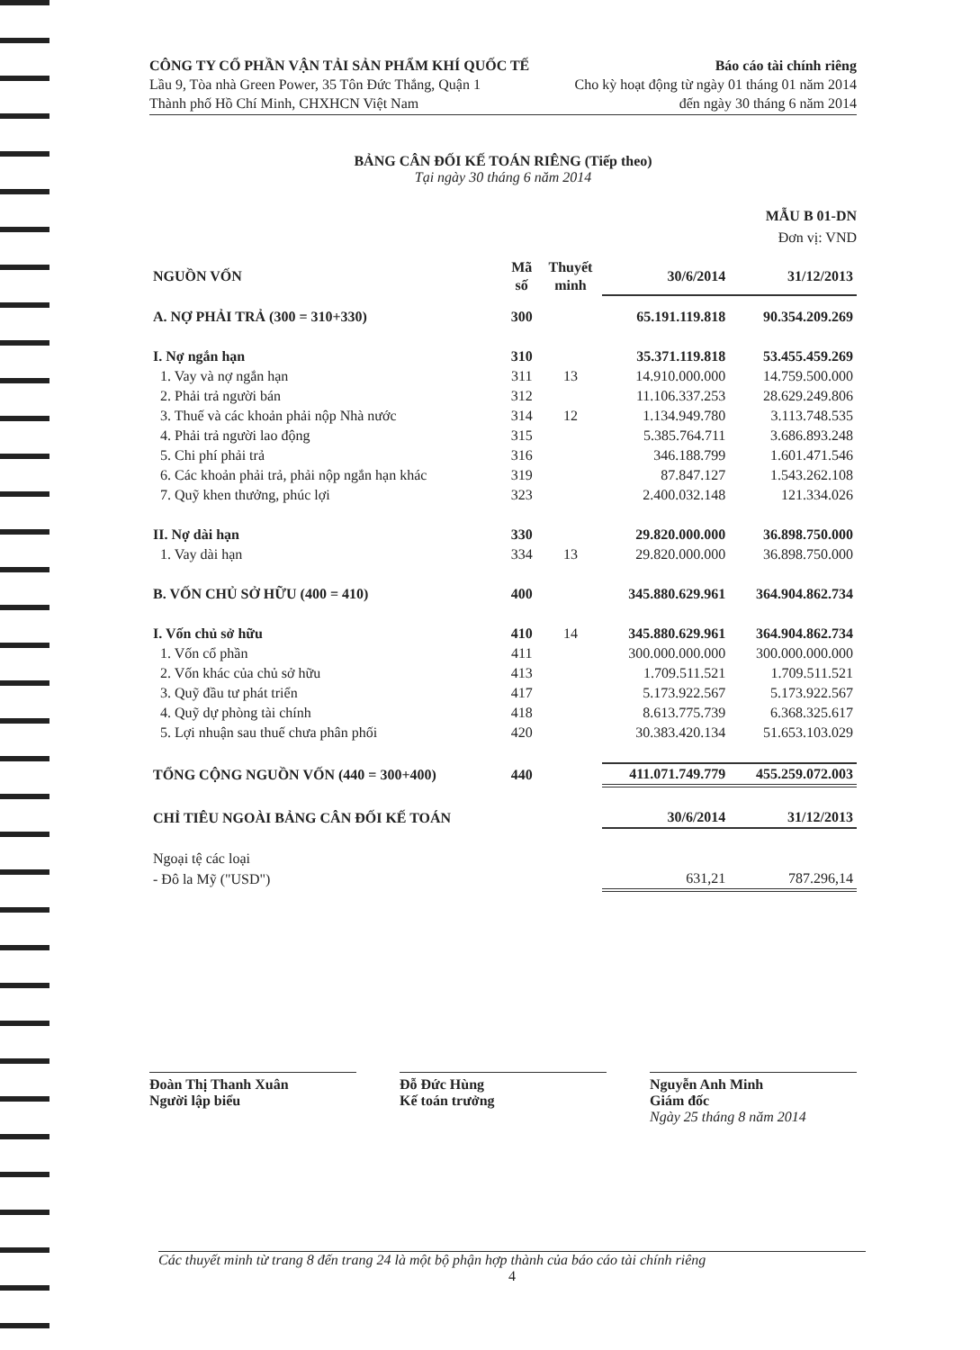CÔNG TY CỔ PHẦN VẬN TẢI SẢN PHẨM KHÍ QUỐC TẾ
Lầu 9, Tòa nhà Green Power, 35 Tôn Đức Thắng, Quận 1
Thành phố Hồ Chí Minh, CHXHCN Việt Nam
Báo cáo tài chính riêng
Cho kỳ hoạt động từ ngày 01 tháng 01 năm 2014
đến ngày 30 tháng 6 năm 2014
BẢNG CÂN ĐỐI KẾ TOÁN RIÊNG (Tiếp theo)
Tại ngày 30 tháng 6 năm 2014
MẪU B 01-DN
Đơn vị: VND
| NGUỒN VỐN | Mã số | Thuyết minh | 30/6/2014 | 31/12/2013 |
| --- | --- | --- | --- | --- |
| A. NỢ PHẢI TRẢ (300 = 310+330) | 300 | | 65.191.119.818 | 90.354.209.269 |
| I. Nợ ngắn hạn | 310 | | 35.371.119.818 | 53.455.459.269 |
| 1. Vay và nợ ngắn hạn | 311 | 13 | 14.910.000.000 | 14.759.500.000 |
| 2. Phải trả người bán | 312 | | 11.106.337.253 | 28.629.249.806 |
| 3. Thuế và các khoản phải nộp Nhà nước | 314 | 12 | 1.134.949.780 | 3.113.748.535 |
| 4. Phải trả người lao động | 315 | | 5.385.764.711 | 3.686.893.248 |
| 5. Chi phí phải trả | 316 | | 346.188.799 | 1.601.471.546 |
| 6. Các khoản phải trả, phải nộp ngắn hạn khác | 319 | | 87.847.127 | 1.543.262.108 |
| 7. Quỹ khen thưởng, phúc lợi | 323 | | 2.400.032.148 | 121.334.026 |
| II. Nợ dài hạn | 330 | | 29.820.000.000 | 36.898.750.000 |
| 1. Vay dài hạn | 334 | 13 | 29.820.000.000 | 36.898.750.000 |
| B. VỐN CHỦ SỞ HỮU (400 = 410) | 400 | | 345.880.629.961 | 364.904.862.734 |
| I. Vốn chủ sở hữu | 410 | 14 | 345.880.629.961 | 364.904.862.734 |
| 1. Vốn cổ phần | 411 | | 300.000.000.000 | 300.000.000.000 |
| 2. Vốn khác của chủ sở hữu | 413 | | 1.709.511.521 | 1.709.511.521 |
| 3. Quỹ đầu tư phát triển | 417 | | 5.173.922.567 | 5.173.922.567 |
| 4. Quỹ dự phòng tài chính | 418 | | 8.613.775.739 | 6.368.325.617 |
| 5. Lợi nhuận sau thuế chưa phân phối | 420 | | 30.383.420.134 | 51.653.103.029 |
| TỔNG CỘNG NGUỒN VỐN (440 = 300+400) | 440 | | 411.071.749.779 | 455.259.072.003 |
| CHỈ TIÊU NGOÀI BẢNG CÂN ĐỐI KẾ TOÁN | | | 30/6/2014 | 31/12/2013 |
| Ngoại tệ các loại | | | | |
| - Đô la Mỹ ("USD") | | | 631,21 | 787.296,14 |
Đoàn Thị Thanh Xuân
Người lập biểu
Đỗ Đức Hùng
Kế toán trưởng
Nguyễn Anh Minh
Giám đốc
Ngày 25 tháng 8 năm 2014
Các thuyết minh từ trang 8 đến trang 24 là một bộ phận hợp thành của báo cáo tài chính riêng
4